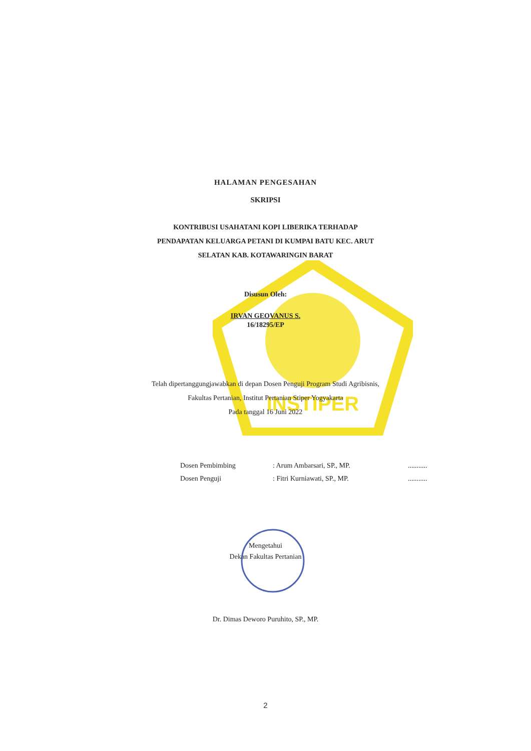INSTIPER
HALAMAN PENGESAHAN
SKRIPSI
KONTRIBUSI USAHATANI KOPI LIBERIKA TERHADAP
PENDAPATAN KELUARGA PETANI DI KUMPAI BATU KEC. ARUT
SELATAN KAB. KOTAWARINGIN BARAT
Disusun Oleh:
IRVAN GEOVANUS S.
16/18295/EP
Telah dipertanggungjawabkan di depan Dosen Penguji Program Studi Agribisnis,
Fakultas Pertanian, Institut Pertanian Stiper Yogyakarta
Pada tanggal 16 Juni 2022
| Dosen Pembimbing | : Arum Ambarsari, SP., MP. | ........... |
| Dosen Penguji | : Fitri Kurniawati, SP., MP. | ........... |
Mengetahui
Dekan Fakultas Pertanian
Dr. Dimas Deworo Puruhito, SP., MP.
2